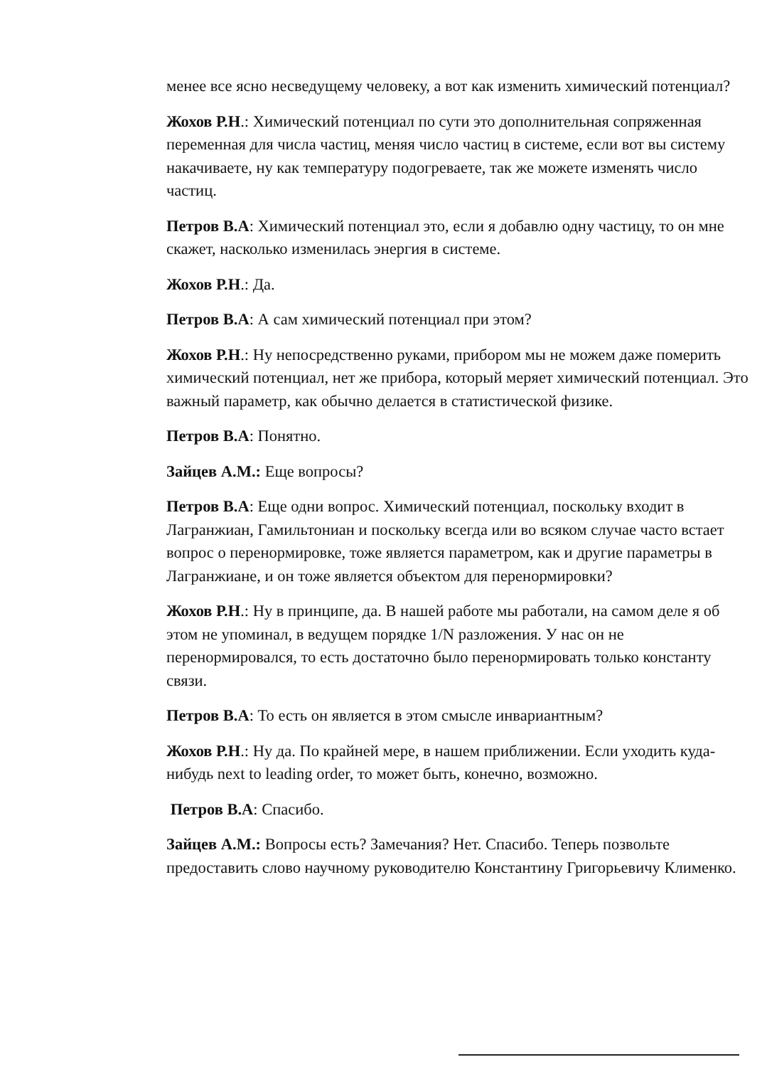менее все ясно несведущему человеку, а вот как изменить химический потенциал?
Жохов Р.Н.: Химический потенциал по сути это дополнительная сопряженная переменная для числа частиц, меняя число частиц в системе, если вот вы систему накачиваете, ну как температуру подогреваете, так же можете изменять число частиц.
Петров В.А: Химический потенциал это, если я добавлю одну частицу, то он мне скажет, насколько изменилась энергия в системе.
Жохов Р.Н.: Да.
Петров В.А: А сам химический потенциал при этом?
Жохов Р.Н.: Ну непосредственно руками, прибором мы не можем даже померить химический потенциал, нет же прибора, который меряет химический потенциал. Это важный параметр, как обычно делается в статистической физике.
Петров В.А: Понятно.
Зайцев А.М.: Еще вопросы?
Петров В.А: Еще одни вопрос. Химический потенциал, поскольку входит в Лагранжиан, Гамильтониан и поскольку всегда или во всяком случае часто встает вопрос о перенормировке, тоже является параметром, как и другие параметры в Лагранжиане, и он тоже является объектом для перенормировки?
Жохов Р.Н.: Ну в принципе, да. В нашей работе мы работали, на самом деле я об этом не упоминал, в ведущем порядке 1/N разложения. У нас он не перенормировался, то есть достаточно было перенормировать только константу связи.
Петров В.А: То есть он является в этом смысле инвариантным?
Жохов Р.Н.: Ну да. По крайней мере, в нашем приближении. Если уходить куда-нибудь next to leading order, то может быть, конечно, возможно.
Петров В.А: Спасибо.
Зайцев А.М.: Вопросы есть? Замечания? Нет. Спасибо. Теперь позвольте предоставить слово научному руководителю Константину Григорьевичу Клименко.